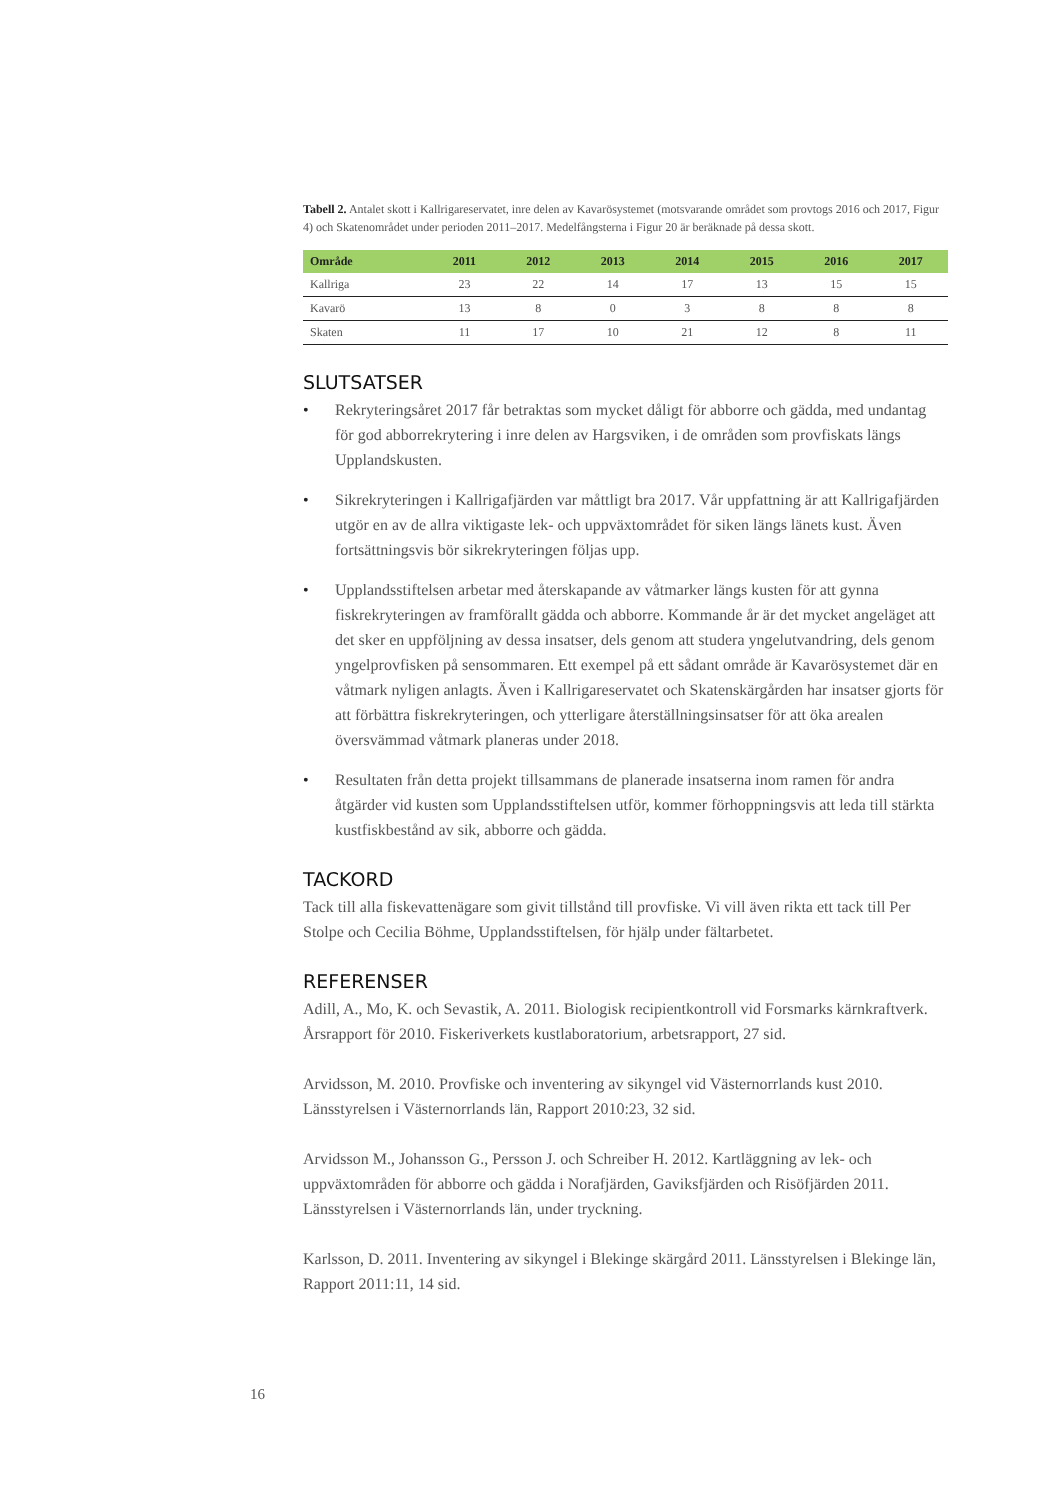Tabell 2. Antalet skott i Kallrigareservatet, inre delen av Kavarösystemet (motsvarande området som provtogs 2016 och 2017, Figur 4) och Skatenområdet under perioden 2011–2017. Medelfångsterna i Figur 20 är beräknade på dessa skott.
| Område | 2011 | 2012 | 2013 | 2014 | 2015 | 2016 | 2017 |
| --- | --- | --- | --- | --- | --- | --- | --- |
| Kallriga | 23 | 22 | 14 | 17 | 13 | 15 | 15 |
| Kavarö | 13 | 8 | 0 | 3 | 8 | 8 | 8 |
| Skaten | 11 | 17 | 10 | 21 | 12 | 8 | 11 |
SLUTSATSER
• Rekryteringsåret 2017 får betraktas som mycket dåligt för abborre och gädda, med undantag för god abborrekrytering i inre delen av Hargsviken, i de områden som provfiskats längs Upplandskusten.
• Sikrekryteringen i Kallrigafjärden var måttligt bra 2017. Vår uppfattning är att Kallrigafjärden utgör en av de allra viktigaste lek- och uppväxtområdet för siken längs länets kust. Även fortsättningsvis bör sikrekryteringen följas upp.
• Upplandsstiftelsen arbetar med återskapande av våtmarker längs kusten för att gynna fiskrekryteringen av framförallt gädda och abborre. Kommande år är det mycket angeläget att det sker en uppföljning av dessa insatser, dels genom att studera yngelutvandring, dels genom yngelprovfisken på sensommaren. Ett exempel på ett sådant område är Kavarösystemet där en våtmark nyligen anlagts. Även i Kallrigareservatet och Skatenskärgården har insatser gjorts för att förbättra fiskrekryteringen, och ytterligare återställningsinsatser för att öka arealen översvämmad våtmark planeras under 2018.
• Resultaten från detta projekt tillsammans de planerade insatserna inom ramen för andra åtgärder vid kusten som Upplandsstiftelsen utför, kommer förhoppningsvis att leda till stärkta kustfiskbestånd av sik, abborre och gädda.
TACKORD
Tack till alla fiskevattenägare som givit tillstånd till provfiske. Vi vill även rikta ett tack till Per Stolpe och Cecilia Böhme, Upplandsstiftelsen, för hjälp under fältarbetet.
REFERENSER
Adill, A., Mo, K. och Sevastik, A. 2011. Biologisk recipientkontroll vid Forsmarks kärnkraftverk. Årsrapport för 2010. Fiskeriverkets kustlaboratorium, arbetsrapport, 27 sid.
Arvidsson, M. 2010. Provfiske och inventering av sikyngel vid Västernorrlands kust 2010. Länsstyrelsen i Västernorrlands län, Rapport 2010:23, 32 sid.
Arvidsson M., Johansson G., Persson J. och Schreiber H. 2012. Kartläggning av lek- och uppväxtområden för abborre och gädda i Norafjärden, Gaviksfjärden och Risöfjärden 2011. Länsstyrelsen i Västernorrlands län, under tryckning.
Karlsson, D. 2011. Inventering av sikyngel i Blekinge skärgård 2011. Länsstyrelsen i Blekinge län, Rapport 2011:11, 14 sid.
16